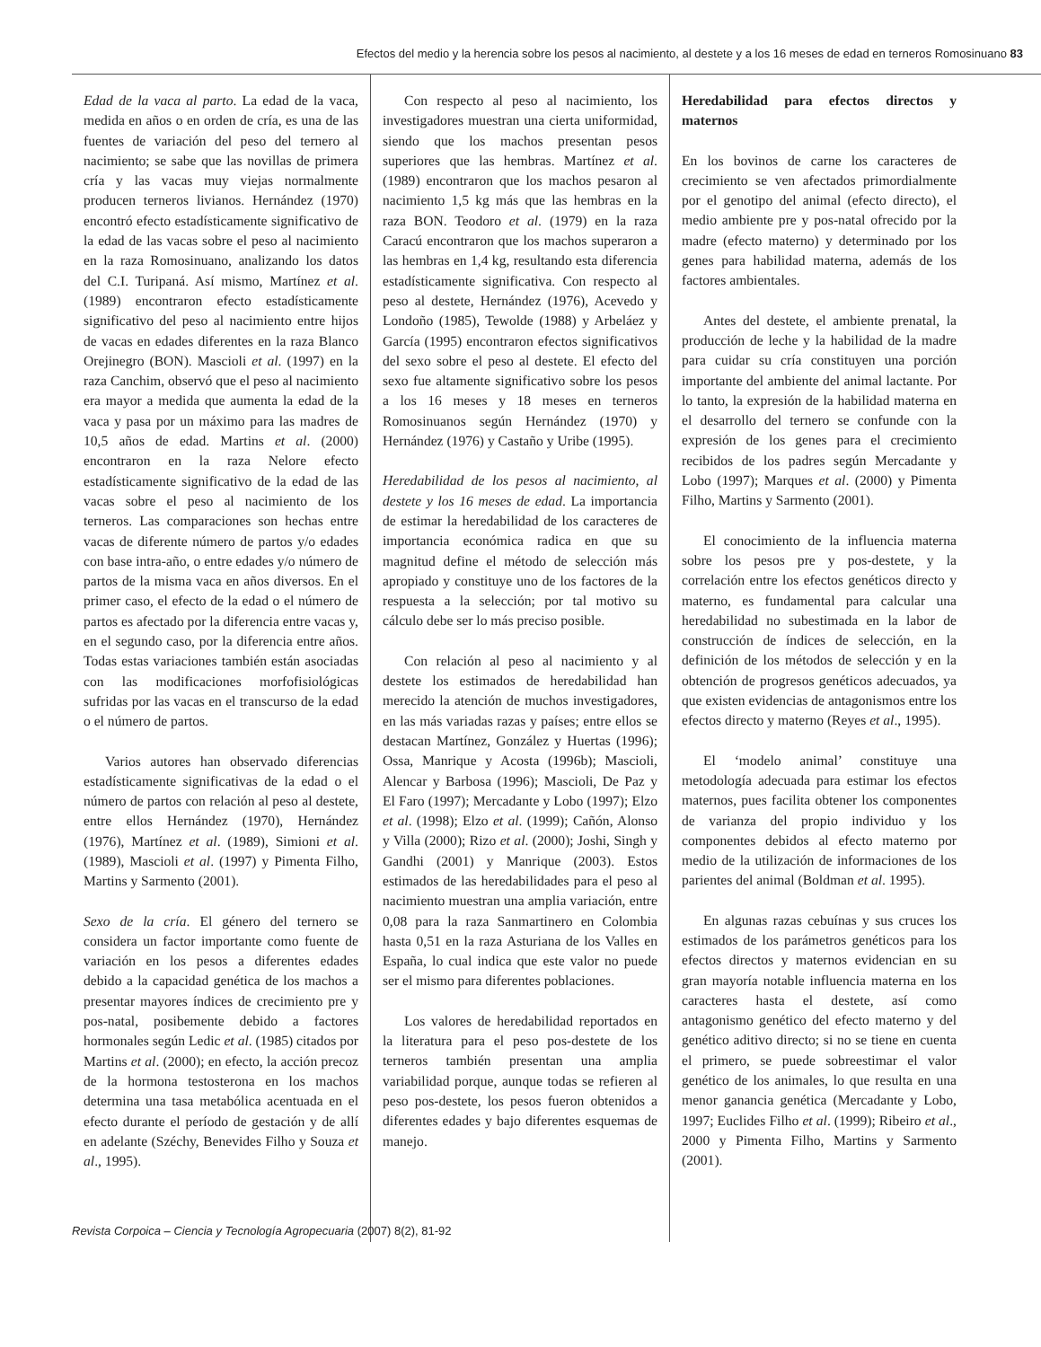Efectos del medio y la herencia sobre los pesos al nacimiento, al destete y a los 16 meses de edad en terneros Romosinuano 83
Edad de la vaca al parto. La edad de la vaca, medida en años o en orden de cría, es una de las fuentes de variación del peso del ternero al nacimiento; se sabe que las novillas de primera cría y las vacas muy viejas normalmente producen terneros livianos. Hernández (1970) encontró efecto estadísticamente significativo de la edad de las vacas sobre el peso al nacimiento en la raza Romosinuano, analizando los datos del C.I. Turipaná. Así mismo, Martínez et al. (1989) encontraron efecto estadísticamente significativo del peso al nacimiento entre hijos de vacas en edades diferentes en la raza Blanco Orejinegro (BON). Mascioli et al. (1997) en la raza Canchim, observó que el peso al nacimiento era mayor a medida que aumenta la edad de la vaca y pasa por un máximo para las madres de 10,5 años de edad. Martins et al. (2000) encontraron en la raza Nelore efecto estadísticamente significativo de la edad de las vacas sobre el peso al nacimiento de los terneros. Las comparaciones son hechas entre vacas de diferente número de partos y/o edades con base intra-año, o entre edades y/o número de partos de la misma vaca en años diversos. En el primer caso, el efecto de la edad o el número de partos es afectado por la diferencia entre vacas y, en el segundo caso, por la diferencia entre años. Todas estas variaciones también están asociadas con las modificaciones morfofisiológicas sufridas por las vacas en el transcurso de la edad o el número de partos.
Varios autores han observado diferencias estadísticamente significativas de la edad o el número de partos con relación al peso al destete, entre ellos Hernández (1970), Hernández (1976), Martínez et al. (1989), Simioni et al. (1989), Mascioli et al. (1997) y Pimenta Filho, Martins y Sarmento (2001).
Sexo de la cría. El género del ternero se considera un factor importante como fuente de variación en los pesos a diferentes edades debido a la capacidad genética de los machos a presentar mayores índices de crecimiento pre y pos-natal, posibemente debido a factores hormonales según Ledic et al. (1985) citados por Martins et al. (2000); en efecto, la acción precoz de la hormona testosterona en los machos determina una tasa metabólica acentuada en el efecto durante el período de gestación y de allí en adelante (Széchy, Benevides Filho y Souza et al., 1995).
Con respecto al peso al nacimiento, los investigadores muestran una cierta uniformidad, siendo que los machos presentan pesos superiores que las hembras. Martínez et al. (1989) encontraron que los machos pesaron al nacimiento 1,5 kg más que las hembras en la raza BON. Teodoro et al. (1979) en la raza Caracú encontraron que los machos superaron a las hembras en 1,4 kg, resultando esta diferencia estadísticamente significativa. Con respecto al peso al destete, Hernández (1976), Acevedo y Londoño (1985), Tewolde (1988) y Arbeláez y García (1995) encontraron efectos significativos del sexo sobre el peso al destete. El efecto del sexo fue altamente significativo sobre los pesos a los 16 meses y 18 meses en terneros Romosinuanos según Hernández (1970) y Hernández (1976) y Castaño y Uribe (1995).
Heredabilidad de los pesos al nacimiento, al destete y los 16 meses de edad. La importancia de estimar la heredabilidad de los caracteres de importancia económica radica en que su magnitud define el método de selección más apropiado y constituye uno de los factores de la respuesta a la selección; por tal motivo su cálculo debe ser lo más preciso posible.
Con relación al peso al nacimiento y al destete los estimados de heredabilidad han merecido la atención de muchos investigadores, en las más variadas razas y países; entre ellos se destacan Martínez, González y Huertas (1996); Ossa, Manrique y Acosta (1996b); Mascioli, Alencar y Barbosa (1996); Mascioli, De Paz y El Faro (1997); Mercadante y Lobo (1997); Elzo et al. (1998); Elzo et al. (1999); Cañón, Alonso y Villa (2000); Rizo et al. (2000); Joshi, Singh y Gandhi (2001) y Manrique (2003). Estos estimados de las heredabilidades para el peso al nacimiento muestran una amplia variación, entre 0,08 para la raza Sanmartinero en Colombia hasta 0,51 en la raza Asturiana de los Valles en España, lo cual indica que este valor no puede ser el mismo para diferentes poblaciones.
Los valores de heredabilidad reportados en la literatura para el peso pos-destete de los terneros también presentan una amplia variabilidad porque, aunque todas se refieren al peso pos-destete, los pesos fueron obtenidos a diferentes edades y bajo diferentes esquemas de manejo.
Heredabilidad para efectos directos y maternos
En los bovinos de carne los caracteres de crecimiento se ven afectados primordialmente por el genotipo del animal (efecto directo), el medio ambiente pre y pos-natal ofrecido por la madre (efecto materno) y determinado por los genes para habilidad materna, además de los factores ambientales.
Antes del destete, el ambiente prenatal, la producción de leche y la habilidad de la madre para cuidar su cría constituyen una porción importante del ambiente del animal lactante. Por lo tanto, la expresión de la habilidad materna en el desarrollo del ternero se confunde con la expresión de los genes para el crecimiento recibidos de los padres según Mercadante y Lobo (1997); Marques et al. (2000) y Pimenta Filho, Martins y Sarmento (2001).
El conocimiento de la influencia materna sobre los pesos pre y pos-destete, y la correlación entre los efectos genéticos directo y materno, es fundamental para calcular una heredabilidad no subestimada en la labor de construcción de índices de selección, en la definición de los métodos de selección y en la obtención de progresos genéticos adecuados, ya que existen evidencias de antagonismos entre los efectos directo y materno (Reyes et al., 1995).
El ‘modelo animal’ constituye una metodología adecuada para estimar los efectos maternos, pues facilita obtener los componentes de varianza del propio individuo y los componentes debidos al efecto materno por medio de la utilización de informaciones de los parientes del animal (Boldman et al. 1995).
En algunas razas cebuínas y sus cruces los estimados de los parámetros genéticos para los efectos directos y maternos evidencian en su gran mayoría notable influencia materna en los caracteres hasta el destete, así como antagonismo genético del efecto materno y del genético aditivo directo; si no se tiene en cuenta el primero, se puede sobreestimar el valor genético de los animales, lo que resulta en una menor ganancia genética (Mercadante y Lobo, 1997; Euclides Filho et al. (1999); Ribeiro et al., 2000 y Pimenta Filho, Martins y Sarmento (2001).
Revista Corpoica – Ciencia y Tecnología Agropecuaria (2007) 8(2), 81-92